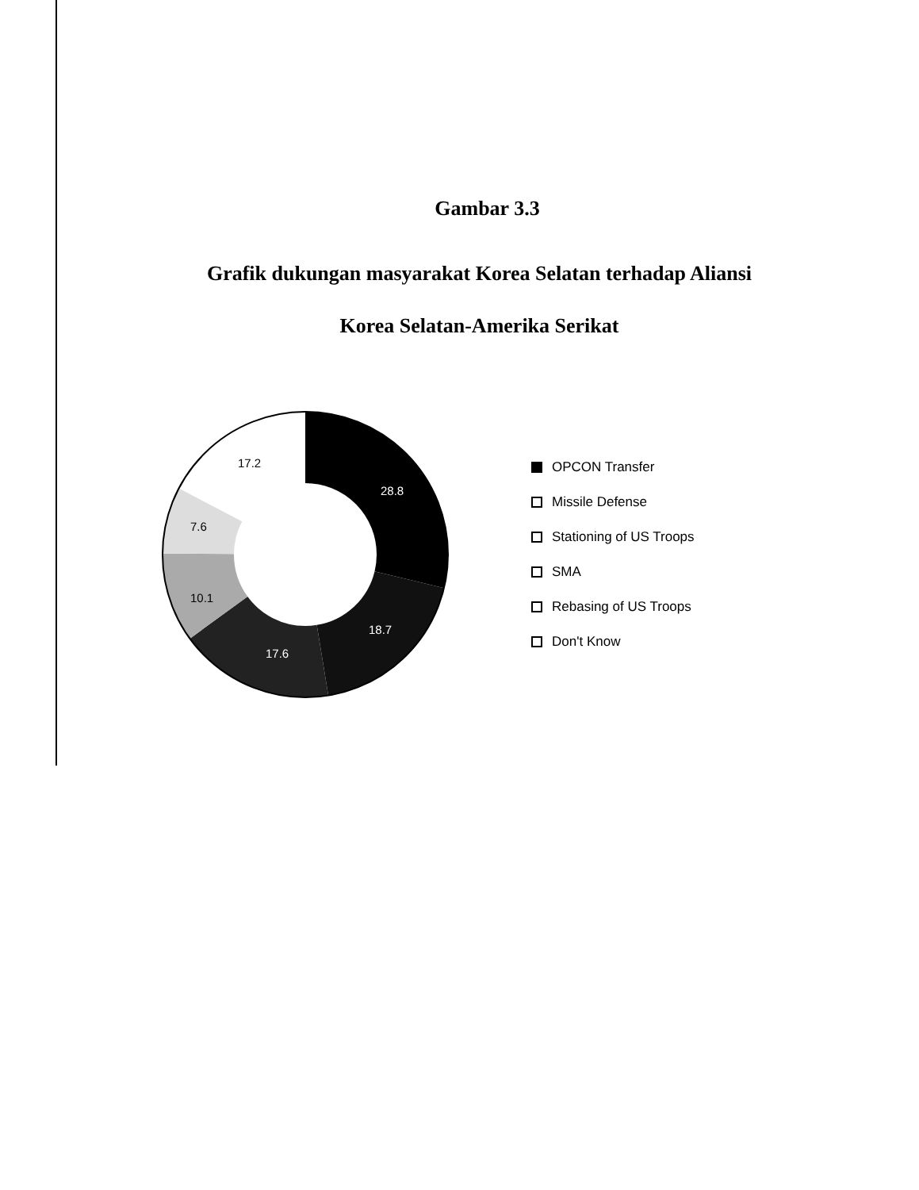Gambar 3.3
Grafik dukungan masyarakat Korea Selatan terhadap Aliansi
Korea Selatan-Amerika Serikat
28.8
18.7
17.6
10.1
7.6
17.2
OPCON Transfer
Missile Defense
Stationing of US Troops
SMA
Rebasing of US Troops
Don't Know